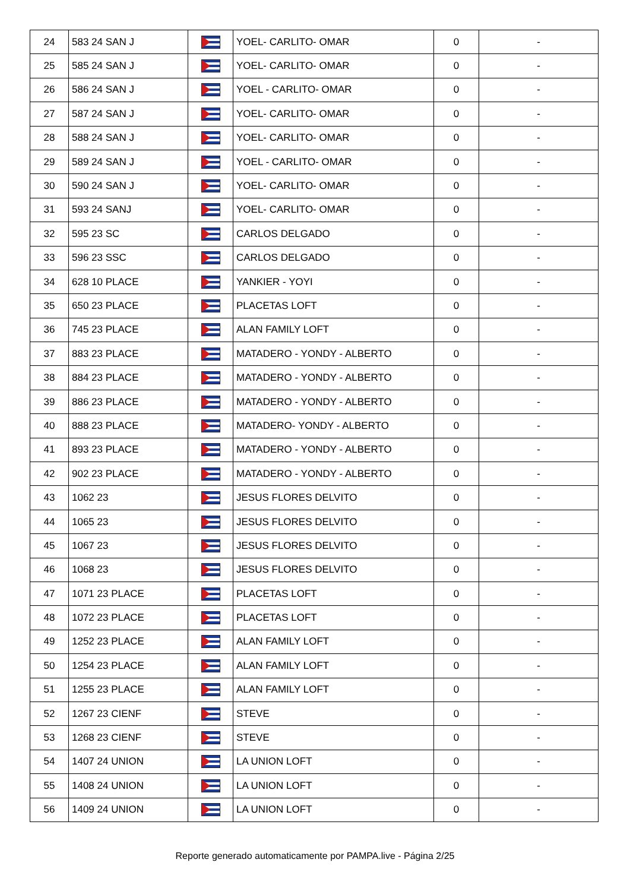| 24 | 583 24 SAN J | | YOEL- CARLITO- OMAR | 0 | - |
| 25 | 585 24 SAN J | | YOEL- CARLITO- OMAR | 0 | - |
| 26 | 586 24 SAN J | | YOEL - CARLITO- OMAR | 0 | - |
| 27 | 587 24 SAN J | | YOEL- CARLITO- OMAR | 0 | - |
| 28 | 588 24 SAN J | | YOEL- CARLITO- OMAR | 0 | - |
| 29 | 589 24 SAN J | | YOEL - CARLITO- OMAR | 0 | - |
| 30 | 590 24 SAN J | | YOEL- CARLITO- OMAR | 0 | - |
| 31 | 593 24 SANJ | | YOEL- CARLITO- OMAR | 0 | - |
| 32 | 595 23 SC | | CARLOS DELGADO | 0 | - |
| 33 | 596 23 SSC | | CARLOS DELGADO | 0 | - |
| 34 | 628 10 PLACE | | YANKIER - YOYI | 0 | - |
| 35 | 650 23 PLACE | | PLACETAS LOFT | 0 | - |
| 36 | 745 23 PLACE | | ALAN FAMILY LOFT | 0 | - |
| 37 | 883 23 PLACE | | MATADERO - YONDY - ALBERTO | 0 | - |
| 38 | 884 23 PLACE | | MATADERO - YONDY - ALBERTO | 0 | - |
| 39 | 886 23 PLACE | | MATADERO - YONDY - ALBERTO | 0 | - |
| 40 | 888 23 PLACE | | MATADERO- YONDY - ALBERTO | 0 | - |
| 41 | 893 23 PLACE | | MATADERO - YONDY - ALBERTO | 0 | - |
| 42 | 902 23 PLACE | | MATADERO - YONDY - ALBERTO | 0 | - |
| 43 | 1062 23 | | JESUS FLORES DELVITO | 0 | - |
| 44 | 1065 23 | | JESUS FLORES DELVITO | 0 | - |
| 45 | 1067 23 | | JESUS FLORES DELVITO | 0 | - |
| 46 | 1068 23 | | JESUS FLORES DELVITO | 0 | - |
| 47 | 1071 23 PLACE | | PLACETAS LOFT | 0 | - |
| 48 | 1072 23 PLACE | | PLACETAS LOFT | 0 | - |
| 49 | 1252 23 PLACE | | ALAN FAMILY LOFT | 0 | - |
| 50 | 1254 23 PLACE | | ALAN FAMILY LOFT | 0 | - |
| 51 | 1255 23 PLACE | | ALAN FAMILY LOFT | 0 | - |
| 52 | 1267 23 CIENF | | STEVE | 0 | - |
| 53 | 1268 23 CIENF | | STEVE | 0 | - |
| 54 | 1407 24 UNION | | LA UNION LOFT | 0 | - |
| 55 | 1408 24 UNION | | LA UNION LOFT | 0 | - |
| 56 | 1409 24 UNION | | LA UNION LOFT | 0 | - |
Reporte generado automaticamente por PAMPA.live - Página 2/25